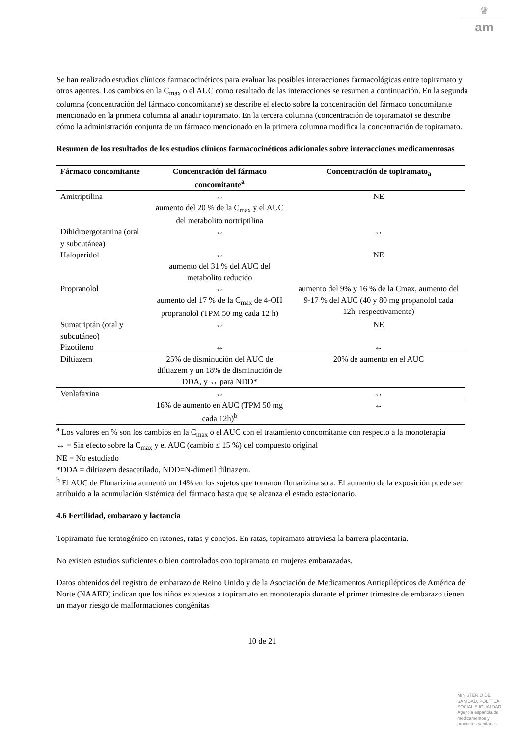♛
am
Se han realizado estudios clínicos farmacocinéticos para evaluar las posibles interacciones farmacológicas entre topiramato y otros agentes. Los cambios en la C<sub>max</sub> o el AUC como resultado de las interacciones se resumen a continuación. En la segunda columna (concentración del fármaco concomitante) se describe el efecto sobre la concentración del fármaco concomitante mencionado en la primera columna al añadir topiramato. En la tercera columna (concentración de topiramato) se describe cómo la administración conjunta de un fármaco mencionado en la primera columna modifica la concentración de topiramato.
Resumen de los resultados de los estudios clínicos farmacocinéticos adicionales sobre interacciones medicamentosas
| Fármaco concomitante | Concentración del fármaco concomitante<sup>a</sup> | Concentración de topiramato<sub>a</sub> |
| --- | --- | --- |
| Amitriptilina | ↔ aumento del 20 % de la C<sub>max</sub> y el AUC del metabolito nortriptilina | NE |
| Dihidroergotamina (oral y subcutánea) | ↔ | ↔ |
| Haloperidol | ↔ aumento del 31 % del AUC del metabolito reducido | NE |
| Propranolol | ↔ aumento del 17 % de la C<sub>max</sub> de 4-OH propranolol (TPM 50 mg cada 12 h) | aumento del 9% y 16 % de la Cmax, aumento del 9-17 % del AUC (40 y 80 mg propanolol cada 12h, respectivamente) |
| Sumatriptán (oral y subcutáneo) | ↔ | NE |
| Pizotifeno | ↔ | ↔ |
| Diltiazem | 25% de disminución del AUC de diltiazem y un 18% de disminución de DDA, y ↔ para NDD* | 20% de aumento en el AUC |
| Venlafaxina | ↔ | ↔ |
| | 16% de aumento en AUC (TPM 50 mg cada 12h)<sup>b</sup> | ↔ |
<sup>a</sup> Los valores en % son los cambios en la C<sub>max</sub> o el AUC con el tratamiento concomitante con respecto a la monoterapia
↔ = Sin efecto sobre la C<sub>max</sub> y el AUC (cambio ≤ 15 %) del compuesto original
NE = No estudiado
*DDA = diltiazem desacetilado, NDD=N-dimetil diltiazem.
<sup>b</sup> El AUC de Flunarizina aumentó un 14% en los sujetos que tomaron flunarizina sola. El aumento de la exposición puede ser atribuido a la acumulación sistémica del fármaco hasta que se alcanza el estado estacionario.
4.6 Fertilidad, embarazo y lactancia
Topiramato fue teratogénico en ratones, ratas y conejos. En ratas, topiramato atraviesa la barrera placentaria.
No existen estudios suficientes o bien controlados con topiramato en mujeres embarazadas.
Datos obtenidos del registro de embarazo de Reino Unido y de la Asociación de Medicamentos Antiepilépticos de América del Norte (NAAED) indican que los niños expuestos a topiramato en monoterapia durante el primer trimestre de embarazo tienen un mayor riesgo de malformaciones congénitas
10 de 21
MINISTERIO DE
SANIDAD, POLITICA
SOCIAL E IGUALDAD
Agencia española de
medicamentos y
productos sanitarios